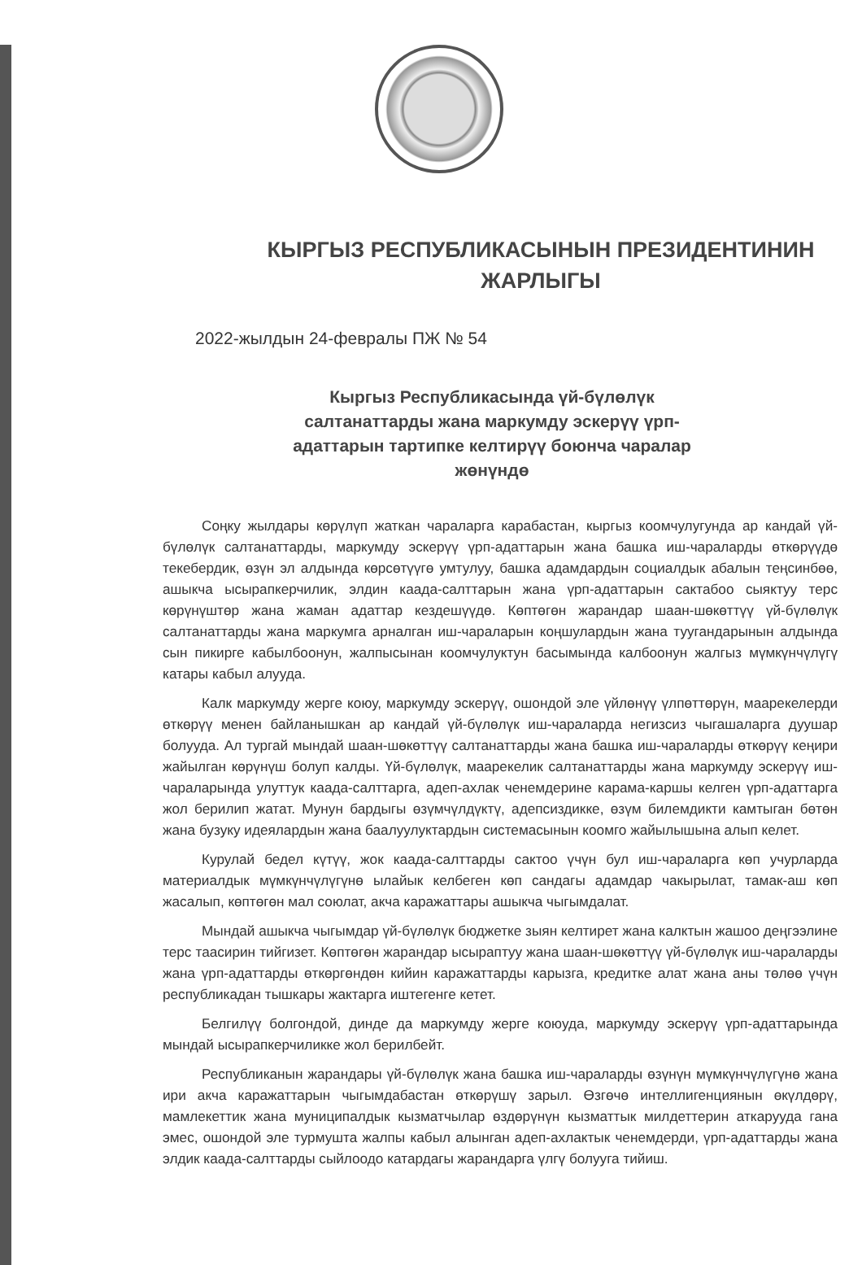КЫРГЫЗ РЕСПУБЛИКАСЫНЫН ПРЕЗИДЕНТИНИН ЖАРЛЫГЫ
2022-жылдын 24-февралы ПЖ № 54
Кыргыз Республикасында үй-бүлөлүк салтанаттарды жана маркумду эскерүү үрп-адаттарын тартипке келтирүү боюнча чаралар жөнүндө
Соңку жылдары көрүлүп жаткан чараларга карабастан, кыргыз коомчулугунда ар кандай үй-бүлөлүк салтанаттарды, маркумду эскерүү үрп-адаттарын жана башка иш-чараларды өткөрүүдө текебердик, өзүн эл алдында көрсөтүүгө умтулуу, башка адамдардын социалдык абалын теңсинбөө, ашыкча ысырапкерчилик, элдин каада-салттарын жана үрп-адаттарын сактабоо сыяктуу терс көрүнүштөр жана жаман адаттар кездешүүдө. Көптөгөн жарандар шаан-шөкөттүү үй-бүлөлүк салтанаттарды жана маркумга арналган иш-чараларын коңшулардын жана туугандарынын алдында сын пикирге кабылбоонун, жалпысынан коомчулуктун басымында калбоонун жалгыз мүмкүнчүлүгү катары кабыл алууда.
Калк маркумду жерге коюу, маркумду эскерүү, ошондой эле үйлөнүү үлпөттөрүн, маарекелерди өткөрүү менен байланышкан ар кандай үй-бүлөлүк иш-чараларда негизсиз чыгашаларга дуушар болууда. Ал тургай мындай шаан-шөкөттүү салтанаттарды жана башка иш-чараларды өткөрүү кеңири жайылган көрүнүш болуп калды. Үй-бүлөлүк, маарекелик салтанаттарды жана маркумду эскерүү иш-чараларында улуттук каада-салттарга, адеп-ахлак ченемдерине карама-каршы келген үрп-адаттарга жол берилип жатат. Мунун бардыгы өзүмчүлдүктү, адепсиздикке, өзүм билемдикти камтыган бөтөн жана бузуку идеялардын жана баалуулуктардын системасынын коомго жайылышына алып келет.
Курулай бедел күтүү, жок каада-салттарды сактоо үчүн бул иш-чараларга көп учурларда материалдык мүмкүнчүлүгүнө ылайык келбеген көп сандагы адамдар чакырылат, тамак-аш көп жасалып, көптөгөн мал союлат, акча каражаттары ашыкча чыгымдалат.
Мындай ашыкча чыгымдар үй-бүлөлүк бюджетке зыян келтирет жана калктын жашоо деңгээлине терс таасирин тийгизет. Көптөгөн жарандар ысыраптуу жана шаан-шөкөттүү үй-бүлөлүк иш-чараларды жана үрп-адаттарды өткөргөндөн кийин каражаттарды карызга, кредитке алат жана аны төлөө үчүн республикадан тышкары жактарга иштегенге кетет.
Белгилүү болгондой, динде да маркумду жерге коюуда, маркумду эскерүү үрп-адаттарында мындай ысырапкерчиликке жол берилбейт.
Республиканын жарандары үй-бүлөлүк жана башка иш-чараларды өзүнүн мүмкүнчүлүгүнө жана ири акча каражаттарын чыгымдабастан өткөрүшү зарыл. Өзгөчө интеллигенциянын өкүлдөрү, мамлекеттик жана муниципалдык кызматчылар өздөрүнүн кызматтык милдеттерин аткарууда гана эмес, ошондой эле турмушта жалпы кабыл алынган адеп-ахлактык ченемдерди, үрп-адаттарды жана элдик каада-салттарды сыйлоодо катардагы жарандарга үлгү болууга тийиш.